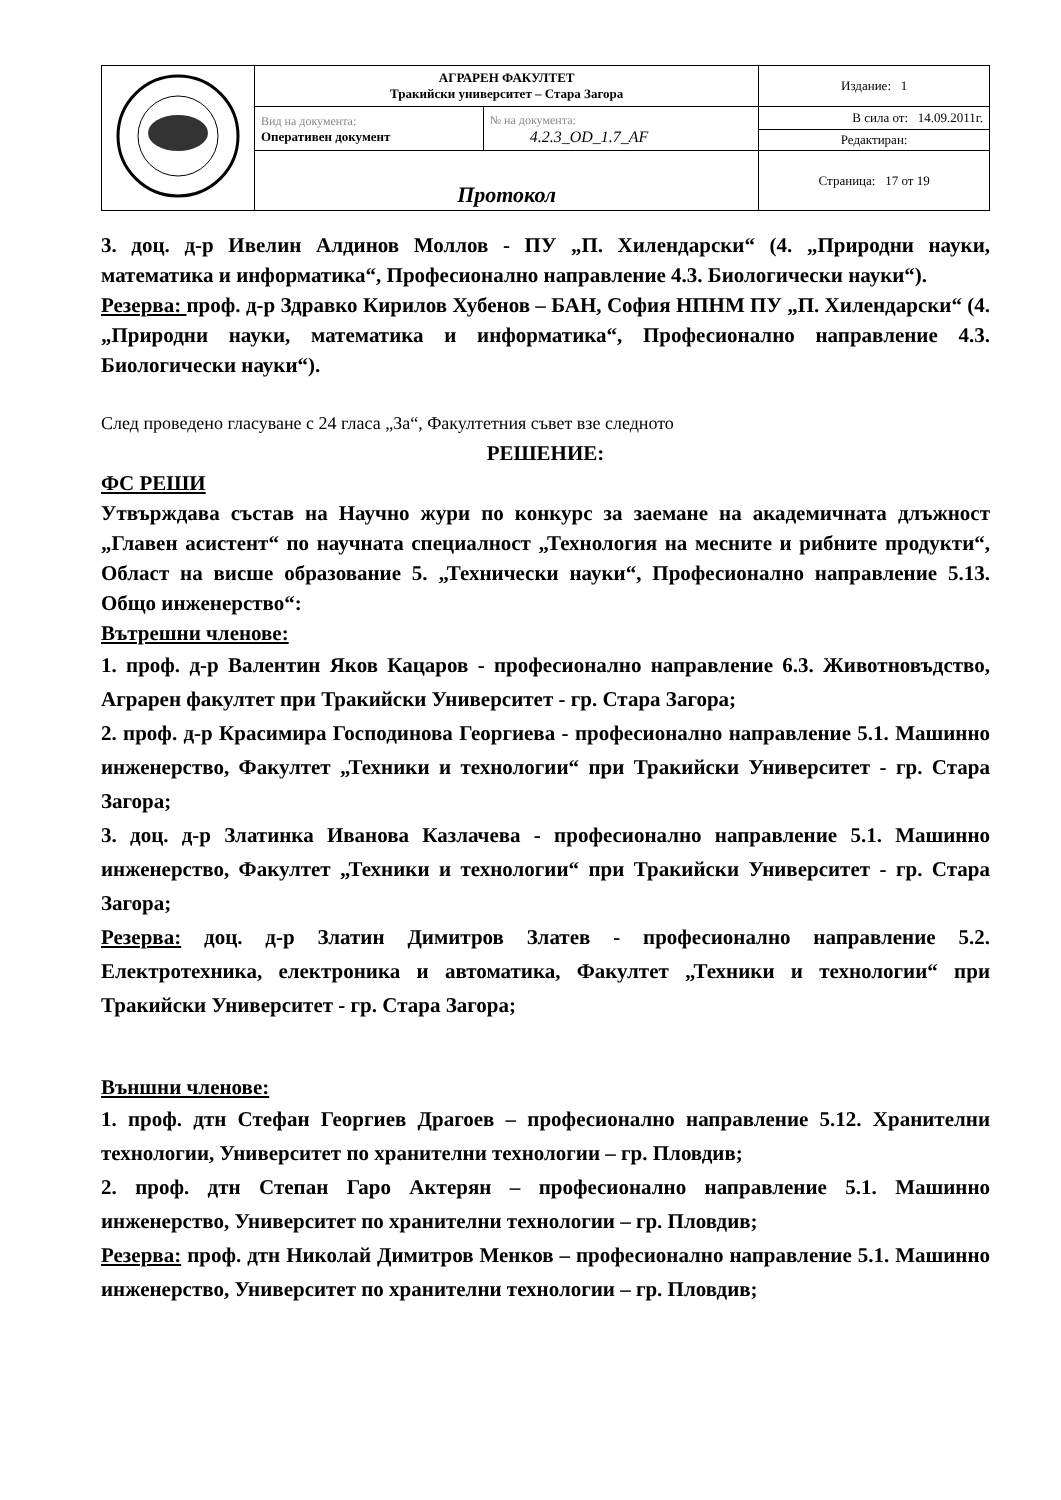| | АГРАРЕН ФАКУЛТЕТ Тракийски университет – Стара Загора | | Издание: 1 |
| | Вид на документа: Оперативен документ | № на документа: 4.2.3_OD_1.7_AF | В сила от: 14.09.2011г. |
| | | | Редактиран: |
| | Протокол | | Страница: 17 от 19 |
3. доц. д-р Ивелин Алдинов Моллов - ПУ „П. Хилендарски“ (4. „Природни науки, математика и информатика“, Професионално направление 4.3. Биологически науки“).
Резерва: проф. д-р Здравко Кирилов Хубенов – БАН, София НПНМ ПУ „П. Хилендарски“ (4. „Природни науки, математика и информатика“, Професионално направление 4.3. Биологически науки“).
След проведено гласуване с 24 гласа „За“, Факултетния съвет взе следното
РЕШЕНИЕ:
ФС РЕШИ
Утвърждава състав на Научно жури по конкурс за заемане на академичната длъжност „Главен асистент“ по научната специалност „Технология на месните и рибните продукти“, Област на висше образование 5. „Технически науки“, Професионално направление 5.13. Общо инженерство“:
Вътрешни членове:
1. проф. д-р Валентин Яков Кацаров - професионално направление 6.3. Животновъдство, Аграрен факултет при Тракийски Университет - гр. Стара Загора;
2. проф. д-р Красимира Господинова Георгиева - професионално направление 5.1. Машинно инженерство, Факултет „Техники и технологии“ при Тракийски Университет - гр. Стара Загора;
3. доц. д-р Златинка Иванова Казлачева - професионално направление 5.1. Машинно инженерство, Факултет „Техники и технологии“ при Тракийски Университет - гр. Стара Загора;
Резерва: доц. д-р Златин Димитров Златев - професионално направление 5.2. Електротехника, електроника и автоматика, Факултет „Техники и технологии“ при Тракийски Университет - гр. Стара Загора;
Външни членове:
1. проф. дтн Стефан Георгиев Драгоев – професионално направление 5.12. Хранителни технологии, Университет по хранителни технологии – гр. Пловдив;
2. проф. дтн Степан Гаро Актерян – професионално направление 5.1. Машинно инженерство, Университет по хранителни технологии – гр. Пловдив;
Резерва: проф. дтн Николай Димитров Менков – професионално направление 5.1. Машинно инженерство, Университет по хранителни технологии – гр. Пловдив;